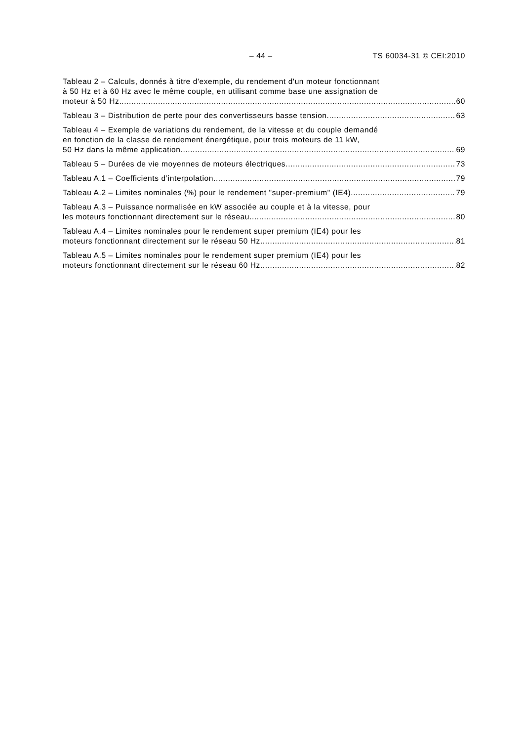– 44 – TS 60034-31 © CEI:2010
Tableau 2 – Calculs, donnés à titre d'exemple, du rendement d'un moteur fonctionnant
à 50 Hz et à 60 Hz avec le même couple, en utilisant comme base une assignation de
moteur à 50 Hz 60
Tableau 3 – Distribution de perte pour des convertisseurs basse tension 63
Tableau 4 – Exemple de variations du rendement, de la vitesse et du couple demandé
en fonction de la classe de rendement énergétique, pour trois moteurs de 11 kW,
50 Hz dans la même application 69
Tableau 5 – Durées de vie moyennes de moteurs électriques 73
Tableau A.1 – Coefficients d’interpolation 79
Tableau A.2 – Limites nominales (%) pour le rendement "super-premium" (IE4) 79
Tableau A.3 – Puissance normalisée en kW associée au couple et à la vitesse, pour
les moteurs fonctionnant directement sur le réseau 80
Tableau A.4 – Limites nominales pour le rendement super premium (IE4) pour les
moteurs fonctionnant directement sur le réseau 50 Hz 81
Tableau A.5 – Limites nominales pour le rendement super premium (IE4) pour les
moteurs fonctionnant directement sur le réseau 60 Hz 82